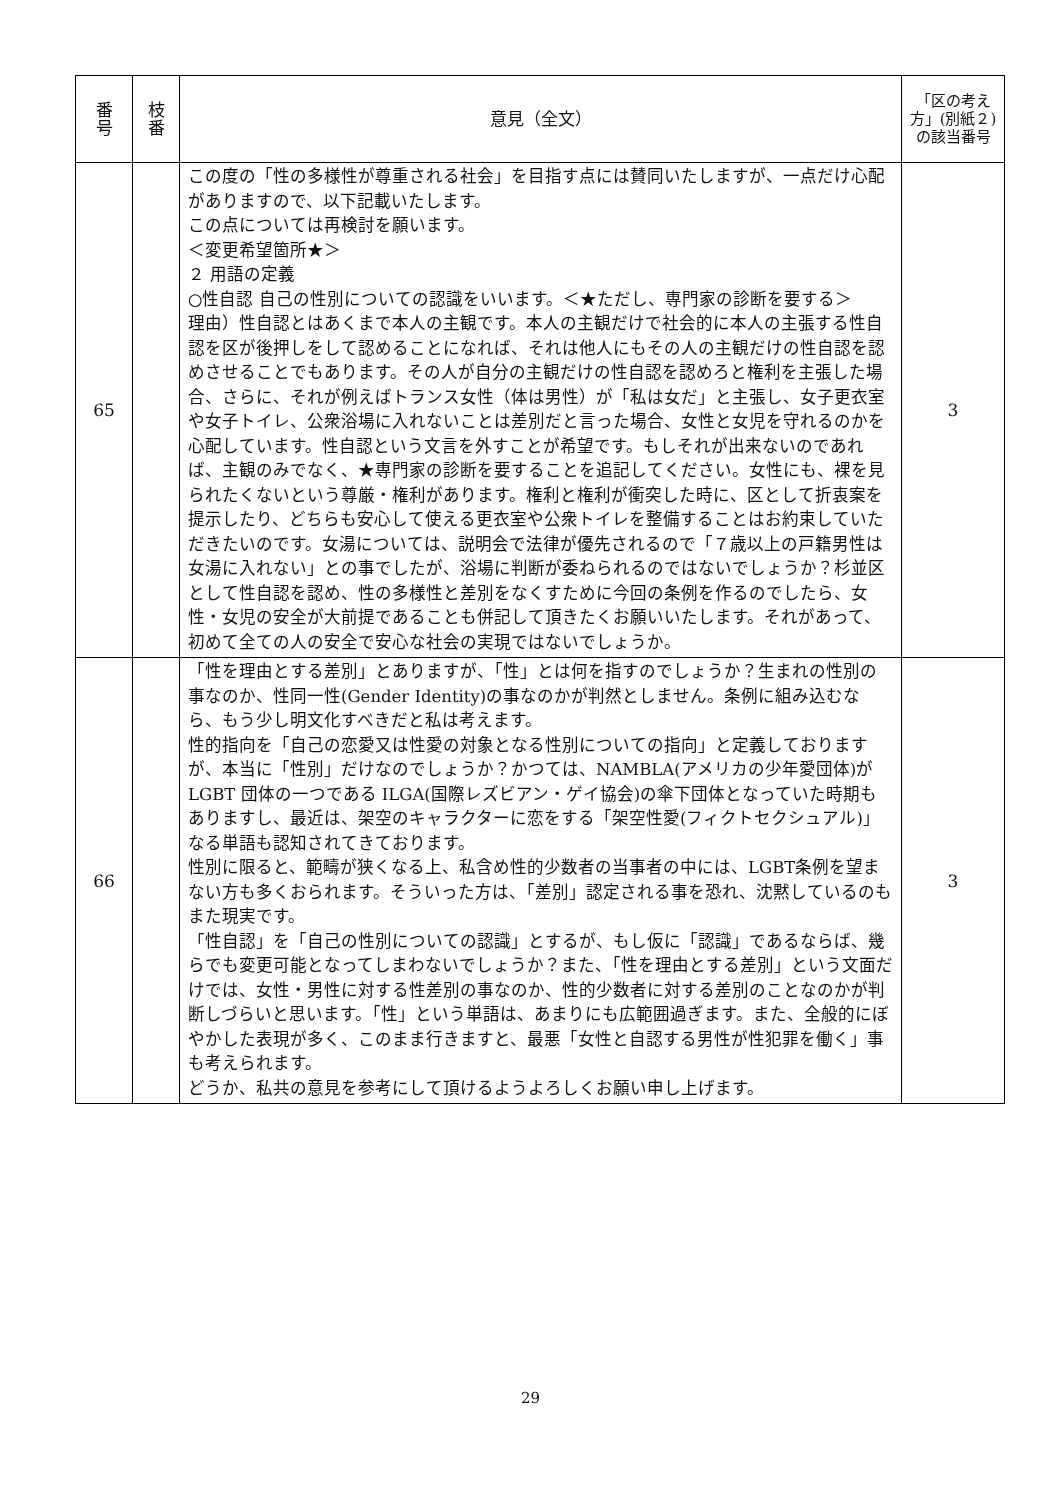| 番 号 | 枝 番 | 意見（全文） | 「区の考え方」(別紙２)の該当番号 |
| --- | --- | --- | --- |
| 65 | | この度の「性の多様性が尊重される社会」を目指す点には賛同いたしますが、一点だけ心配がありますので、以下記載いたします。 この点については再検討を願います。 ＜変更希望箇所★＞ ２ 用語の定義 ○性自認 自己の性別についての認識をいいます。＜★ただし、専門家の診断を要する＞ 理由）性自認とはあくまで本人の主観です。本人の主観だけで社会的に本人の主張する性自認を区が後押しをして認めることになれば、それは他人にもその人の主観だけの性自認を認めさせることでもあります。その人が自分の主観だけの性自認を認めろと権利を主張した場合、さらに、それが例えばトランス女性（体は男性）が「私は女だ」と主張し、女子更衣室や女子トイレ、公衆浴場に入れないことは差別だと言った場合、女性と女児を守れるのかを心配しています。性自認という文言を外すことが希望です。もしそれが出来ないのであれば、主観のみでなく、★専門家の診断を要することを追記してください。女性にも、裸を見られたくないという尊厳・権利があります。権利と権利が衝突した時に、区として折衷案を提示したり、どちらも安心して使える更衣室や公衆トイレを整備することはお約束していただきたいのです。女湯については、説明会で法律が優先されるので「７歳以上の戸籍男性は女湯に入れない」との事でしたが、浴場に判断が委ねられるのではないでしょうか？杉並区として性自認を認め、性の多様性と差別をなくすために今回の条例を作るのでしたら、女性・女児の安全が大前提であることも併記して頂きたくお願いいたします。それがあって、初めて全ての人の安全で安心な社会の実現ではないでしょうか。 | 3 |
| 66 | | 「性を理由とする差別」とありますが、「性」とは何を指すのでしょうか？生まれの性別の事なのか、性同一性(Gender Identity)の事なのかが判然としません。条例に組み込むなら、もう少し明文化すべきだと私は考えます。 性的指向を「自己の恋愛又は性愛の対象となる性別についての指向」と定義しておりますが、本当に「性別」だけなのでしょうか？かつては、NAMBLA(アメリカの少年愛団体)が LGBT 団体の一つである ILGA(国際レズビアン・ゲイ協会)の傘下団体となっていた時期もありますし、最近は、架空のキャラクターに恋をする「架空性愛(フィクトセクシュアル)」なる単語も認知されてきております。 性別に限ると、範疇が狭くなる上、私含め性的少数者の当事者の中には、LGBT条例を望まない方も多くおられます。そういった方は、「差別」認定される事を恐れ、沈黙しているのもまた現実です。 「性自認」を「自己の性別についての認識」とするが、もし仮に「認識」であるならば、幾らでも変更可能となってしまわないでしょうか？また、「性を理由とする差別」という文面だけでは、女性・男性に対する性差別の事なのか、性的少数者に対する差別のことなのかが判断しづらいと思います。「性」という単語は、あまりにも広範囲過ぎます。また、全般的にぼやかした表現が多く、このまま行きますと、最悪「女性と自認する男性が性犯罪を働く」事も考えられます。 どうか、私共の意見を参考にして頂けるようよろしくお願い申し上げます。 | 3 |
29